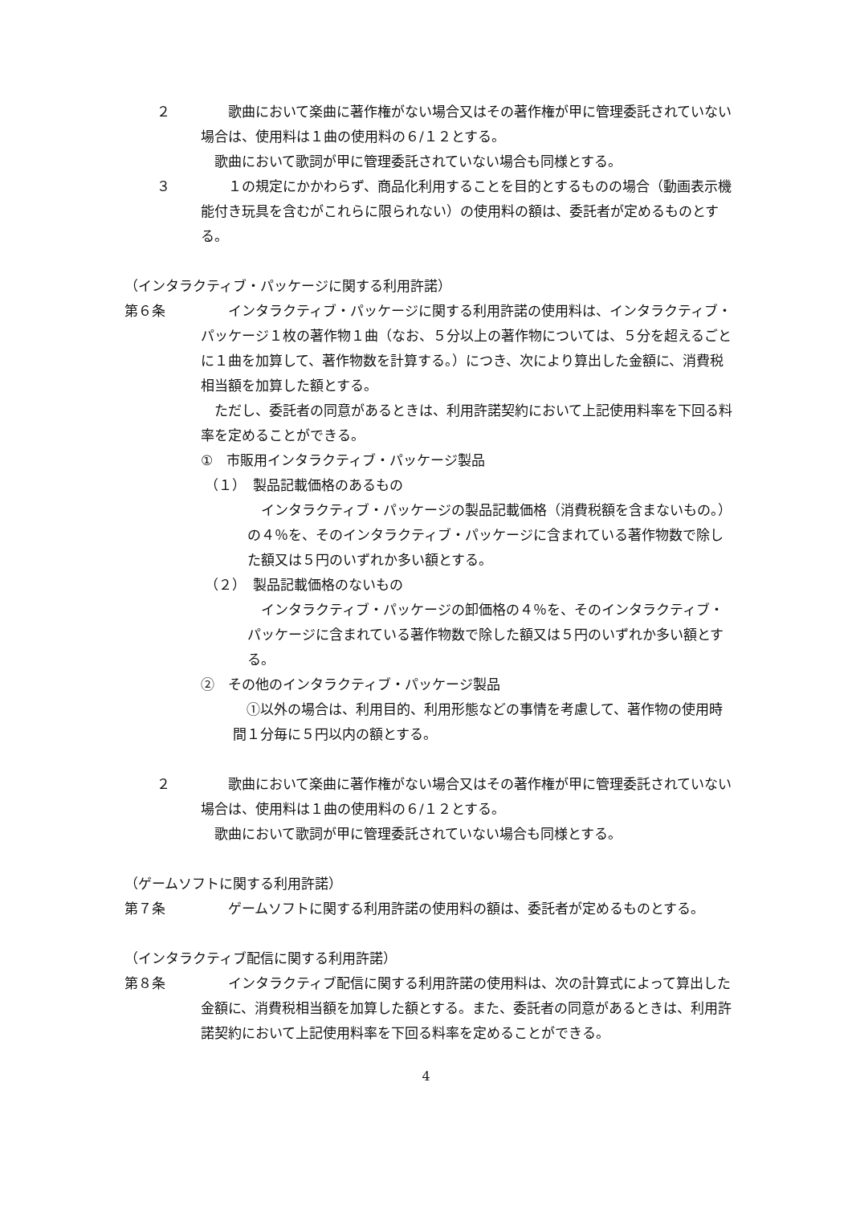２ 　　歌曲において楽曲に著作権がない場合又はその著作権が甲に管理委託されていない場合は、使用料は１曲の使用料の６/１２とする。
　歌曲において歌詞が甲に管理委託されていない場合も同様とする。
３ 　　１の規定にかかわらず、商品化利用することを目的とするものの場合（動画表示機能付き玩具を含むがこれらに限られない）の使用料の額は、委託者が定めるものとする。
（インタラクティブ・パッケージに関する利用許諾）
第６条 　　インタラクティブ・パッケージに関する利用許諾の使用料は、インタラクティブ・パッケージ１枚の著作物１曲（なお、５分以上の著作物については、５分を超えるごとに１曲を加算して、著作物数を計算する。）につき、次により算出した金額に、消費税相当額を加算した額とする。
　ただし、委託者の同意があるときは、利用許諾契約において上記使用料率を下回る料率を定めることができる。
①　市販用インタラクティブ・パッケージ製品
（１）　製品記載価格のあるもの
　インタラクティブ・パッケージの製品記載価格（消費税額を含まないもの。）の４％を、そのインタラクティブ・パッケージに含まれている著作物数で除した額又は５円のいずれか多い額とする。
（２）　製品記載価格のないもの
　インタラクティブ・パッケージの卸価格の４％を、そのインタラクティブ・パッケージに含まれている著作物数で除した額又は５円のいずれか多い額とする。
②　その他のインタラクティブ・パッケージ製品
　①以外の場合は、利用目的、利用形態などの事情を考慮して、著作物の使用時間１分毎に５円以内の額とする。
２ 　　歌曲において楽曲に著作権がない場合又はその著作権が甲に管理委託されていない場合は、使用料は１曲の使用料の６/１２とする。
　歌曲において歌詞が甲に管理委託されていない場合も同様とする。
（ゲームソフトに関する利用許諾）
第７条 　　ゲームソフトに関する利用許諾の使用料の額は、委託者が定めるものとする。
（インタラクティブ配信に関する利用許諾）
第８条 　　インタラクティブ配信に関する利用許諾の使用料は、次の計算式によって算出した金額に、消費税相当額を加算した額とする。また、委託者の同意があるときは、利用許諾契約において上記使用料率を下回る料率を定めることができる。
4